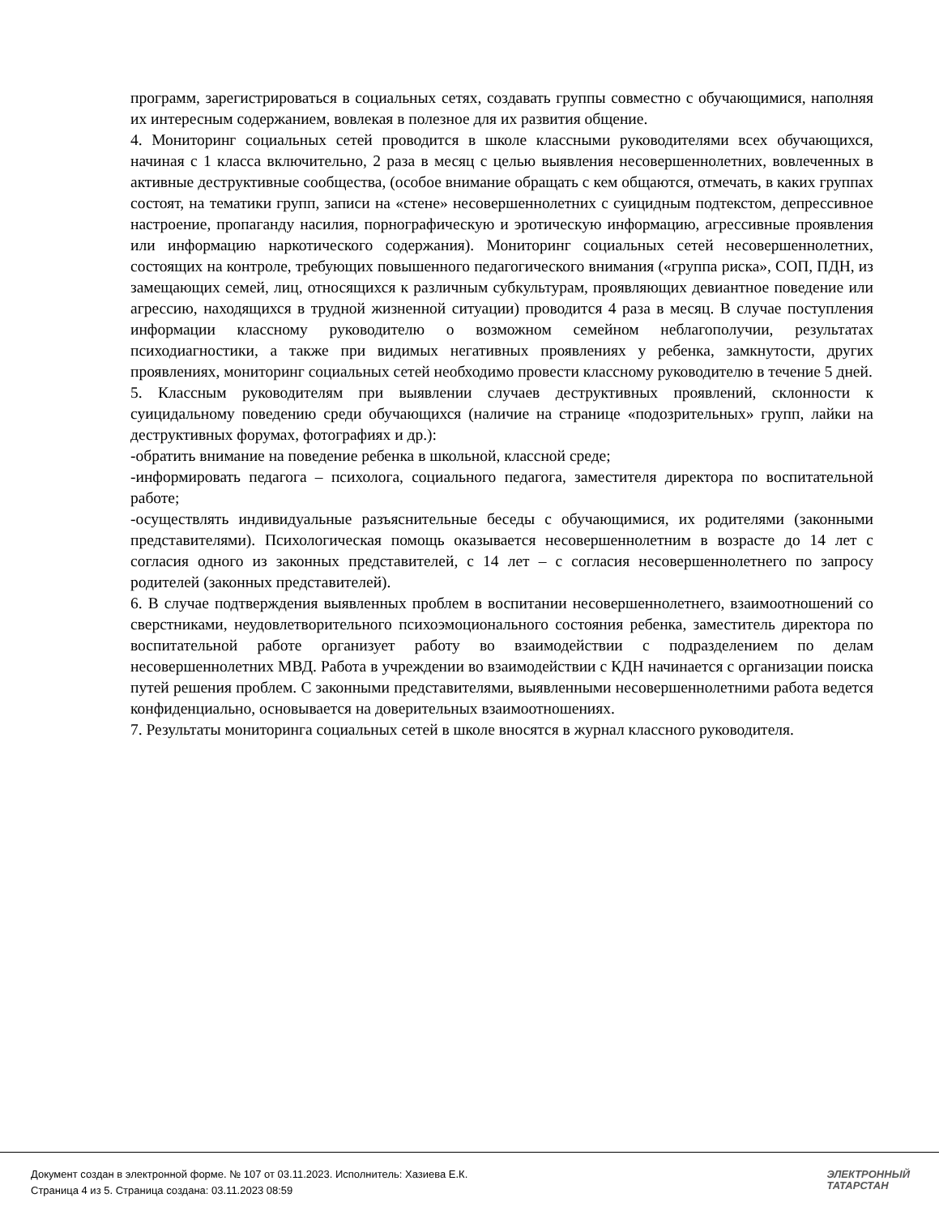программ, зарегистрироваться в социальных сетях, создавать группы совместно с обучающимися, наполняя их интересным содержанием, вовлекая в полезное для их развития общение.
4. Мониторинг социальных сетей проводится в школе классными руководителями всех обучающихся, начиная с 1 класса включительно, 2 раза в месяц с целью выявления несовершеннолетних, вовлеченных в активные деструктивные сообщества, (особое внимание обращать с кем общаются, отмечать, в каких группах состоят, на тематики групп, записи на «стене» несовершеннолетних с суицидным подтекстом, депрессивное настроение, пропаганду насилия, порнографическую и эротическую информацию, агрессивные проявления или информацию наркотического содержания). Мониторинг социальных сетей несовершеннолетних, состоящих на контроле, требующих повышенного педагогического внимания («группа риска», СОП, ПДН, из замещающих семей, лиц, относящихся к различным субкультурам, проявляющих девиантное поведение или агрессию, находящихся в трудной жизненной ситуации) проводится 4 раза в месяц. В случае поступления информации классному руководителю о возможном семейном неблагополучии, результатах психодиагностики, а также при видимых негативных проявлениях у ребенка, замкнутости, других проявлениях, мониторинг социальных сетей необходимо провести классному руководителю в течение 5 дней.
5. Классным руководителям при выявлении случаев деструктивных проявлений, склонности к суицидальному поведению среди обучающихся (наличие на странице «подозрительных» групп, лайки на деструктивных форумах, фотографиях и др.):
-обратить внимание на поведение ребенка в школьной, классной среде;
-информировать педагога – психолога, социального педагога, заместителя директора по воспитательной работе;
-осуществлять индивидуальные разъяснительные беседы с обучающимися, их родителями (законными представителями). Психологическая помощь оказывается несовершеннолетним в возрасте до 14 лет с согласия одного из законных представителей, с 14 лет – с согласия несовершеннолетнего по запросу родителей (законных представителей).
6. В случае подтверждения выявленных проблем в воспитании несовершеннолетнего, взаимоотношений со сверстниками, неудовлетворительного психоэмоционального состояния ребенка, заместитель директора по воспитательной работе организует работу во взаимодействии с подразделением по делам несовершеннолетних МВД. Работа в учреждении во взаимодействии с КДН начинается с организации поиска путей решения проблем. С законными представителями, выявленными несовершеннолетними работа ведется конфиденциально, основывается на доверительных взаимоотношениях.
7. Результаты мониторинга социальных сетей в школе вносятся в журнал классного руководителя.
Документ создан в электронной форме. № 107 от 03.11.2023. Исполнитель: Хазиева Е.К.
Страница 4 из 5. Страница создана: 03.11.2023 08:59
ЭЛЕКТРОННЫЙ
ТАТАРСТАН